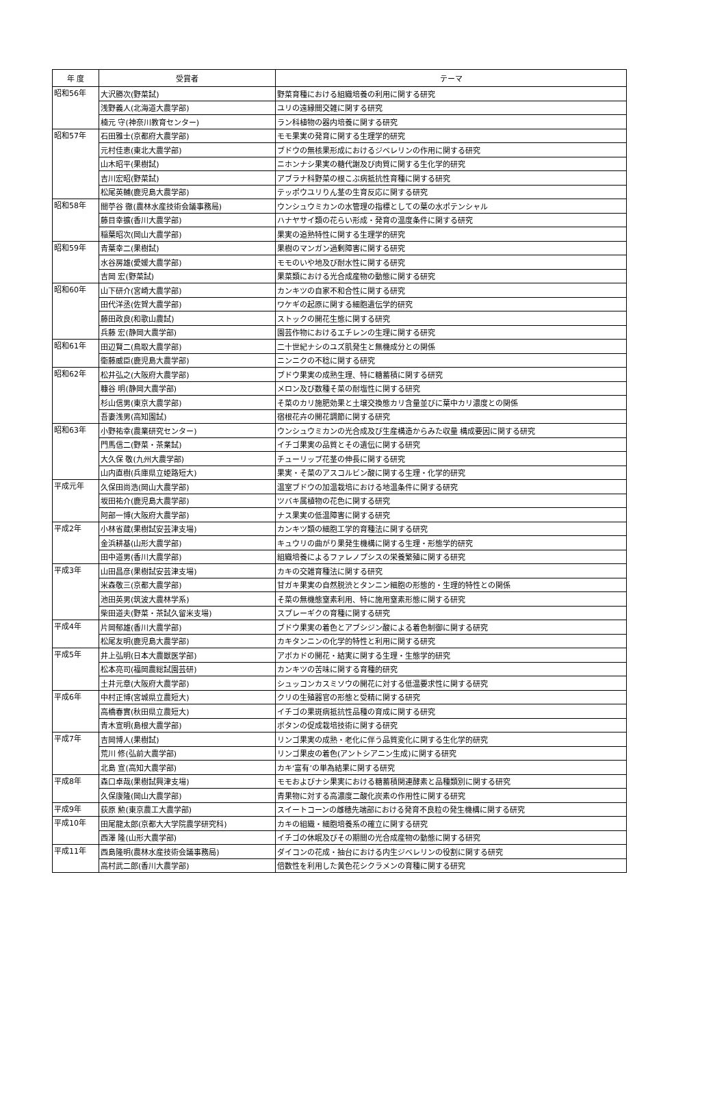| 年 度 | 受賞者 | テーマ |
| --- | --- | --- |
| 昭和56年 | 大沢勝次(野菜試) | 野菜育種における組織培養の利用に関する研究 |
| | 浅野義人(北海道大農学部) | ユリの遠縁間交雑に関する研究 |
| | 楠元 守(神奈川教育センター) | ラン科植物の器内培養に関する研究 |
| 昭和57年 | 石田雅士(京都府大農学部) | モモ果実の発育に関する生理学的研究 |
| | 元村佳恵(東北大農学部) | ブドウの無核果形成におけるジベレリンの作用に関する研究 |
| | 山木昭平(果樹試) | ニホンナシ果実の糖代謝及び肉質に関する生化学的研究 |
| | 吉川宏昭(野菜試) | アブラナ科野菜の根こぶ病抵抗性育種に関する研究 |
| | 松尾英輔(鹿児島大農学部) | テッポウユリりん茎の生育反応に関する研究 |
| 昭和58年 | 間苧谷 徹(農林水産技術会議事務局) | ウンシュウミカンの水管理の指標としての葉の水ポテンシャル |
| | 藤目幸擴(香川大農学部) | ハナヤサイ類の花らい形成・発育の温度条件に関する研究 |
| | 稲葉昭次(岡山大農学部) | 果実の追熟特性に関する生理学的研究 |
| 昭和59年 | 青葉幸二(果樹試) | 果樹のマンガン過剰障害に関する研究 |
| | 水谷房雄(愛媛大農学部) | モモのいや地及び耐水性に関する研究 |
| | 吉岡 宏(野菜試) | 果菜類における光合成産物の動態に関する研究 |
| 昭和60年 | 山下研介(宮崎大農学部) | カンキツの自家不和合性に関する研究 |
| | 田代洋丞(佐賀大農学部) | ワケギの起原に関する細胞遺伝学的研究 |
| | 藤田政良(和歌山農試) | ストックの開花生態に関する研究 |
| | 兵藤 宏(静岡大農学部) | 園芸作物におけるエチレンの生理に関する研究 |
| 昭和61年 | 田辺賢二(鳥取大農学部) | 二十世紀ナシのユズ肌発生と無機成分との関係 |
| | 衛藤威臣(鹿児島大農学部) | ニンニクの不稔に関する研究 |
| 昭和62年 | 松井弘之(大阪府大農学部) | ブドウ果実の成熟生理、特に糖蓄積に関する研究 |
| | 糠谷 明(静岡大農学部) | メロン及び数種そ菜の耐塩性に関する研究 |
| | 杉山信男(東京大農学部) | そ菜のカリ施肥効果と土壌交換態カリ含量並びに葉中カリ濃度との関係 |
| | 吾妻浅男(高知園試) | 宿根花卉の開花調節に関する研究 |
| 昭和63年 | 小野祐幸(農業研究センター) | ウンシュウミカンの光合成及び生産構造からみた収量 構成要因に関する研究 |
| | 門馬信二(野菜・茶業試) | イチゴ果実の品質とその遺伝に関する研究 |
| | 大久保 敬(九州大農学部) | チューリップ花茎の伸長に関する研究 |
| | 山内直樹(兵庫県立姫路短大) | 果実・そ菜のアスコルビン酸に関する生理・化学的研究 |
| 平成元年 | 久保田尚浩(岡山大農学部) | 温室ブドウの加温栽培における地温条件に関する研究 |
| | 坂田祐介(鹿児島大農学部) | ツバキ属植物の花色に関する研究 |
| | 阿部一博(大阪府大農学部) | ナス果実の低温障害に関する研究 |
| 平成2年 | 小林省蔵(果樹試安芸津支場) | カンキツ類の細胞工学的育種法に関する研究 |
| | 金浜耕基(山形大農学部) | キュウリの曲がり果発生機構に関する生理・形態学的研究 |
| | 田中道男(香川大農学部) | 組織培養によるファレノプシスの栄養繁殖に関する研究 |
| 平成3年 | 山田昌彦(果樹試安芸津支場) | カキの交雑育種法に関する研究 |
| | 米森敬三(京都大農学部) | 甘ガキ果実の自然脱渋とタンニン細胞の形態的・生理的特性との関係 |
| | 池田英男(筑波大農林学系) | そ菜の無機態窒素利用、特に施用窒素形態に関する研究 |
| | 柴田道夫(野菜・茶試久留米支場) | スプレーギクの育種に関する研究 |
| 平成4年 | 片岡郁雄(香川大農学部) | ブドウ果実の着色とアブシジン酸による着色制御に関する研究 |
| | 松尾友明(鹿児島大農学部) | カキタンニンの化学的特性と利用に関する研究 |
| 平成5年 | 井上弘明(日本大農獣医学部) | アボカドの開花・結実に関する生理・生態学的研究 |
| | 松本亮司(福岡農総試園芸研) | カンキツの苦味に関する育種的研究 |
| | 土井元章(大阪府大農学部) | シュッコンカスミソウの開花に対する低温要求性に関する研究 |
| 平成6年 | 中村正博(宮城県立農短大) | クリの生殖器官の形態と受精に関する研究 |
| | 高橋春實(秋田県立農短大) | イチゴの果斑病抵抗性品種の育成に関する研究 |
| | 青木宣明(島根大農学部) | ボタンの促成栽培技術に関する研究 |
| 平成7年 | 吉岡博人(果樹試) | リンゴ果実の成熟・老化に伴う品質変化に関する生化学的研究 |
| | 荒川 修(弘前大農学部) | リンゴ果皮の着色(アントシアニン生成)に関する研究 |
| | 北島 宣(高知大農学部) | カキ‘富有’の単為結果に関する研究 |
| 平成8年 | 森口卓哉(果樹試興津支場) | モモおよびナシ果実における糖蓄積関連酵素と品種類別に関する研究 |
| | 久保康隆(岡山大農学部) | 青果物に対する高濃度二酸化炭素の作用性に関する研究 |
| 平成9年 | 荻原 勲(東京農工大農学部) | スイートコーンの雌穂先端部における発育不良粒の発生機構に関する研究 |
| 平成10年 | 田尾龍太郎(京都大大学院農学研究科) | カキの組織・細胞培養系の確立に関する研究 |
| | 西澤 隆(山形大農学部) | イチゴの休眠及びその期間の光合成産物の動態に関する研究 |
| 平成11年 | 西島隆明(農林水産技術会議事務局) | ダイコンの花成・抽台における内生ジベレリンの役割に関する研究 |
| | 高村武二郎(香川大農学部) | 倍数性を利用した黄色花シクラメンの育種に関する研究 |